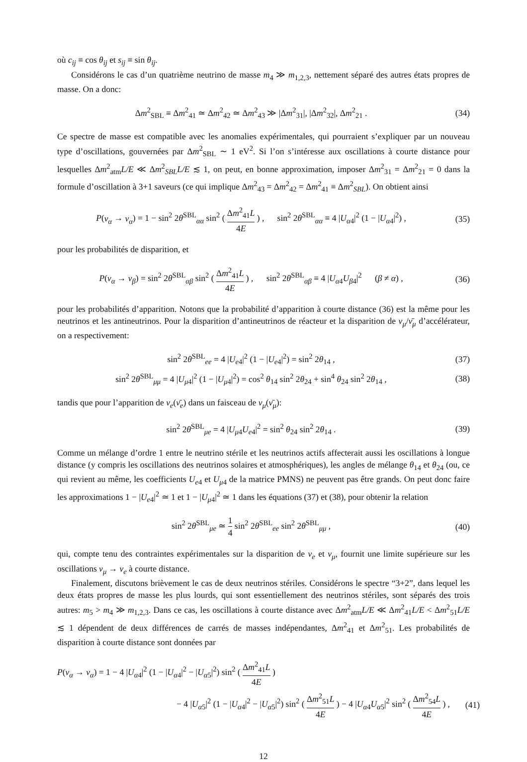où c<sub>ij</sub> ≡ cos θ<sub>ij</sub> et s<sub>ij</sub> ≡ sin θ<sub>ij</sub>.
Considérons le cas d’un quatrième neutrino de masse m<sub>4</sub> ≫ m<sub>1,2,3</sub>, nettement séparé des autres états propres de masse. On a donc:
Δm<sup>2</sup><sub>SBL</sub> ≡ Δm<sup>2</sup><sub>41</sub> ≃ Δm<sup>2</sup><sub>42</sub> ≃ Δm<sup>2</sup><sub>43</sub> ≫ |Δm<sup>2</sup><sub>31</sub>|, |Δm<sup>2</sup><sub>32</sub>|, Δm<sup>2</sup><sub>21</sub> .
(34)
Ce spectre de masse est compatible avec les anomalies expérimentales, qui pourraient s’expliquer par un nouveau type d’oscillations, gouvernées par Δm<sup>2</sup><sub>SBL</sub> ∼ 1 eV<sup>2</sup>. Si l’on s’intéresse aux oscillations à courte distance pour lesquelles Δm<sup>2</sup><sub>atm</sub>L/E ≪ Δm<sup>2</sup><sub>SBL</sub>L/E ≲ 1, on peut, en bonne approximation, imposer Δm<sup>2</sup><sub>31</sub> = Δm<sup>2</sup><sub>21</sub> = 0 dans la formule d’oscillation à 3+1 saveurs (ce qui implique Δm<sup>2</sup><sub>43</sub> = Δm<sup>2</sup><sub>42</sub> = Δm<sup>2</sup><sub>41</sub> ≡ Δm<sup>2</sup><sub>SBL</sub>). On obtient ainsi
P(ν<sub>α</sub> → ν<sub>α</sub>) = 1 − sin<sup>2</sup> 2θ<sup>SBL</sup><sub>αα</sub> sin<sup>2</sup> ( Δm<sup>2</sup><sub>41</sub>L 4E ) , sin<sup>2</sup> 2θ<sup>SBL</sup><sub>αα</sub> ≡ 4 |U<sub>α4</sub>|<sup>2</sup> (1 − |U<sub>α4</sub>|<sup>2</sup>) ,
(35)
pour les probabilités de disparition, et
P(ν<sub>α</sub> → ν<sub>β</sub>) = sin<sup>2</sup> 2θ<sup>SBL</sup><sub>αβ</sub> sin<sup>2</sup> ( Δm<sup>2</sup><sub>41</sub>L 4E ) , sin<sup>2</sup> 2θ<sup>SBL</sup><sub>αβ</sub> ≡ 4 |U<sub>α4</sub>U<sub>β4</sub>|<sup>2</sup> (β ≠ α) ,
(36)
pour les probabilités d’apparition. Notons que la probabilité d’apparition à courte distance (36) est la même pour les neutrinos et les antineutrinos. Pour la disparition d’antineutrinos de réacteur et la disparition de ν<sub>μ</sub>/ν̄<sub>μ</sub> d’accélérateur, on a respectivement:
sin<sup>2</sup> 2θ<sup>SBL</sup><sub>ee</sub> = 4 |U<sub>e4</sub>|<sup>2</sup> (1 − |U<sub>e4</sub>|<sup>2</sup>) = sin<sup>2</sup> 2θ<sub>14</sub> ,
(37)
sin<sup>2</sup> 2θ<sup>SBL</sup><sub>μμ</sub> = 4 |U<sub>μ4</sub>|<sup>2</sup> (1 − |U<sub>μ4</sub>|<sup>2</sup>) = cos<sup>2</sup> θ<sub>14</sub> sin<sup>2</sup> 2θ<sub>24</sub> + sin<sup>4</sup> θ<sub>24</sub> sin<sup>2</sup> 2θ<sub>14</sub> ,
(38)
tandis que pour l’apparition de ν<sub>e</sub>(ν̄<sub>e</sub>) dans un faisceau de ν<sub>μ</sub>(ν̄<sub>μ</sub>):
sin<sup>2</sup> 2θ<sup>SBL</sup><sub>μe</sub> = 4 |U<sub>μ4</sub>U<sub>e4</sub>|<sup>2</sup> = sin<sup>2</sup> θ<sub>24</sub> sin<sup>2</sup> 2θ<sub>14</sub> .
(39)
Comme un mélange d’ordre 1 entre le neutrino stérile et les neutrinos actifs affecterait aussi les oscillations à longue distance (y compris les oscillations des neutrinos solaires et atmosphériques), les angles de mélange θ<sub>14</sub> et θ<sub>24</sub> (ou, ce qui revient au même, les coefficients U<sub>e4</sub> et U<sub>μ4</sub> de la matrice PMNS) ne peuvent pas être grands. On peut donc faire les approximations 1 − |U<sub>e4</sub>|<sup>2</sup> ≃ 1 et 1 − |U<sub>μ4</sub>|<sup>2</sup> ≃ 1 dans les équations (37) et (38), pour obtenir la relation
sin<sup>2</sup> 2θ<sup>SBL</sup><sub>μe</sub> ≃ 1 4 sin<sup>2</sup> 2θ<sup>SBL</sup><sub>ee</sub> sin<sup>2</sup> 2θ<sup>SBL</sup><sub>μμ</sub> ,
(40)
qui, compte tenu des contraintes expérimentales sur la disparition de ν<sub>e</sub> et ν<sub>μ</sub>, fournit une limite supérieure sur les oscillations ν<sub>μ</sub> → ν<sub>e</sub> à courte distance.
Finalement, discutons brièvement le cas de deux neutrinos stériles. Considérons le spectre “3+2”, dans lequel les deux états propres de masse les plus lourds, qui sont essentiellement des neutrinos stériles, sont séparés des trois autres: m<sub>5</sub> > m<sub>4</sub> ≫ m<sub>1,2,3</sub>. Dans ce cas, les oscillations à courte distance avec Δm<sup>2</sup><sub>atm</sub>L/E ≪ Δm<sup>2</sup><sub>41</sub>L/E < Δm<sup>2</sup><sub>51</sub>L/E ≲ 1 dépendent de deux différences de carrés de masses indépendantes, Δm<sup>2</sup><sub>41</sub> et Δm<sup>2</sup><sub>51</sub>. Les probabilités de disparition à courte distance sont données par
P(ν<sub>α</sub> → ν<sub>α</sub>) = 1 − 4 |U<sub>α4</sub>|<sup>2</sup> (1 − |U<sub>α4</sub>|<sup>2</sup> − |U<sub>α5</sub>|<sup>2</sup>) sin<sup>2</sup> ( Δm<sup>2</sup><sub>41</sub>L 4E )
− 4 |U<sub>α5</sub>|<sup>2</sup> (1 − |U<sub>α4</sub>|<sup>2</sup> − |U<sub>α5</sub>|<sup>2</sup>) sin<sup>2</sup> ( Δm<sup>2</sup><sub>51</sub>L 4E ) − 4 |U<sub>α4</sub>U<sub>α5</sub>|<sup>2</sup> sin<sup>2</sup> ( Δm<sup>2</sup><sub>54</sub>L 4E ) ,
(41)
12